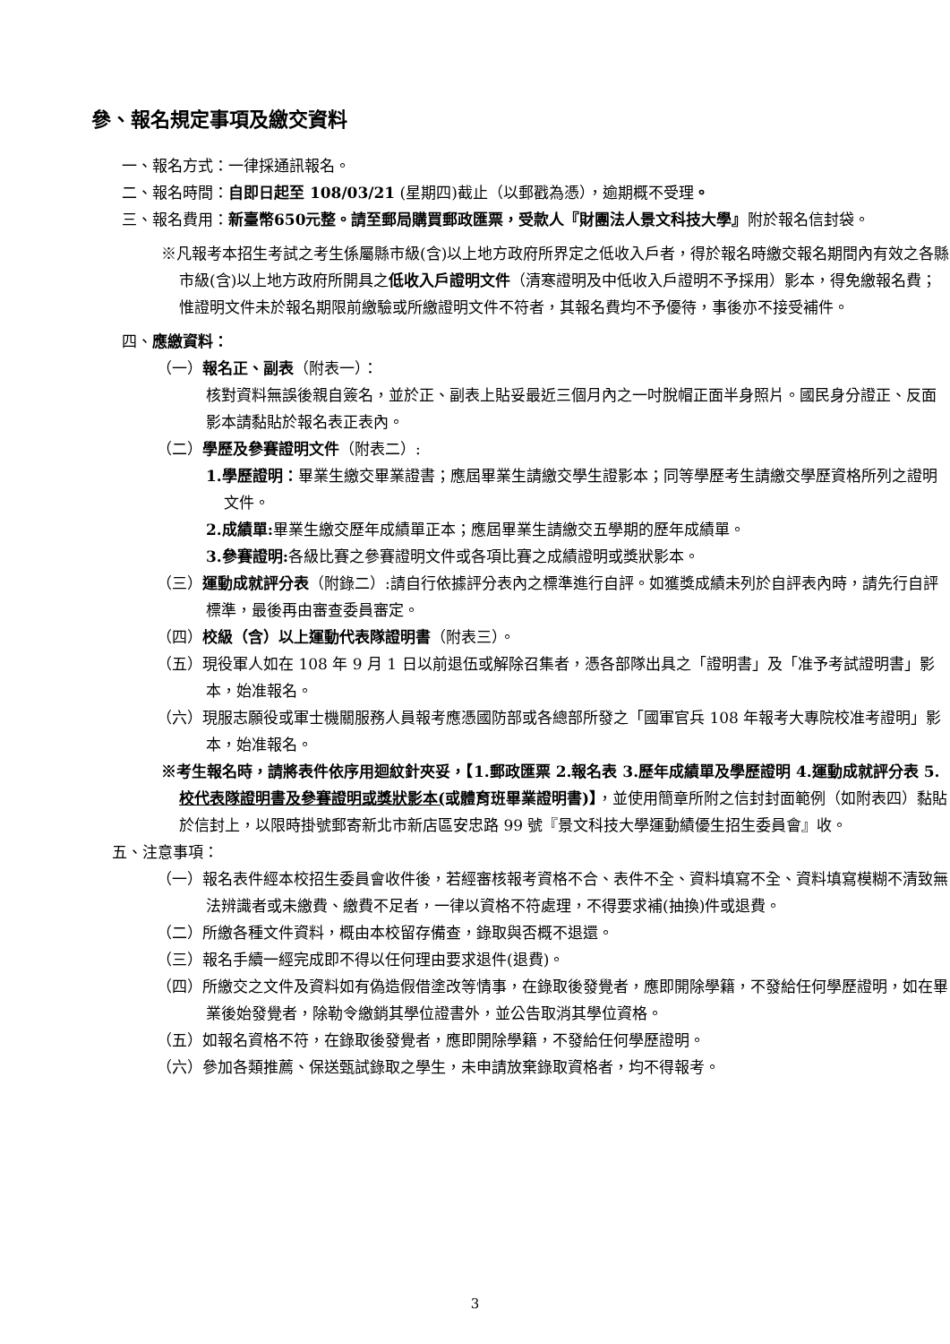參、報名規定事項及繳交資料
一、報名方式：一律採通訊報名。
二、報名時間：自即日起至 108/03/21 (星期四)截止（以郵戳為憑），逾期概不受理。
三、報名費用：新臺幣650元整。請至郵局購買郵政匯票，受款人『財團法人景文科技大學』附於報名信封袋。
※凡報考本招生考試之考生係屬縣市級(含)以上地方政府所界定之低收入戶者，得於報名時繳交報名期間內有效之各縣市級(含)以上地方政府所開具之低收入戶證明文件（清寒證明及中低收入戶證明不予採用）影本，得免繳報名費；惟證明文件未於報名期限前繳驗或所繳證明文件不符者，其報名費均不予優待，事後亦不接受補件。
四、應繳資料：
（一）報名正、副表（附表一）：
核對資料無誤後親自簽名，並於正、副表上貼妥最近三個月內之一吋脫帽正面半身照片。國民身分證正、反面影本請黏貼於報名表正表內。
（二）學歷及參賽證明文件（附表二）:
1.學歷證明：畢業生繳交畢業證書；應屆畢業生請繳交學生證影本；同等學歷考生請繳交學歷資格所列之證明文件。
2.成績單: 畢業生繳交歷年成績單正本；應屆畢業生請繳交五學期的歷年成績單。
3.參賽證明: 各級比賽之參賽證明文件或各項比賽之成績證明或獎狀影本。
（三）運動成就評分表（附錄二）:請自行依據評分表內之標準進行自評。如獲獎成績未列於自評表內時，請先行自評標準，最後再由審查委員審定。
（四）校級（含）以上運動代表隊證明書（附表三）。
（五）現役軍人如在 108 年 9 月 1 日以前退伍或解除召集者，憑各部隊出具之「證明書」及「准予考試證明書」影本，始准報名。
（六）現服志願役或軍士機關服務人員報考應憑國防部或各總部所發之「國軍官兵 108 年報考大專院校准考證明」影本，始准報名。
※考生報名時，請將表件依序用迴紋針夾妥，【1.郵政匯票 2.報名表 3.歷年成績單及學歷證明 4.運動成就評分表 5.校代表隊證明書及參賽證明或獎狀影本(或體育班畢業證明書)】，並使用簡章所附之信封封面範例（如附表四）黏貼於信封上，以限時掛號郵寄新北市新店區安忠路 99 號『景文科技大學運動績優生招生委員會』收。
五、注意事項：
（一）報名表件經本校招生委員會收件後，若經審核報考資格不合、表件不全、資料填寫不全、資料填寫模糊不清致無法辨識者或未繳費、繳費不足者，一律以資格不符處理，不得要求補(抽換)件或退費。
（二）所繳各種文件資料，概由本校留存備查，錄取與否概不退還。
（三）報名手續一經完成即不得以任何理由要求退件(退費)。
（四）所繳交之文件及資料如有偽造假借塗改等情事，在錄取後發覺者，應即開除學籍，不發給任何學歷證明，如在畢業後始發覺者，除勒令繳銷其學位證書外，並公告取消其學位資格。
（五）如報名資格不符，在錄取後發覺者，應即開除學籍，不發給任何學歷證明。
（六）參加各類推薦、保送甄試錄取之學生，未申請放棄錄取資格者，均不得報考。
3